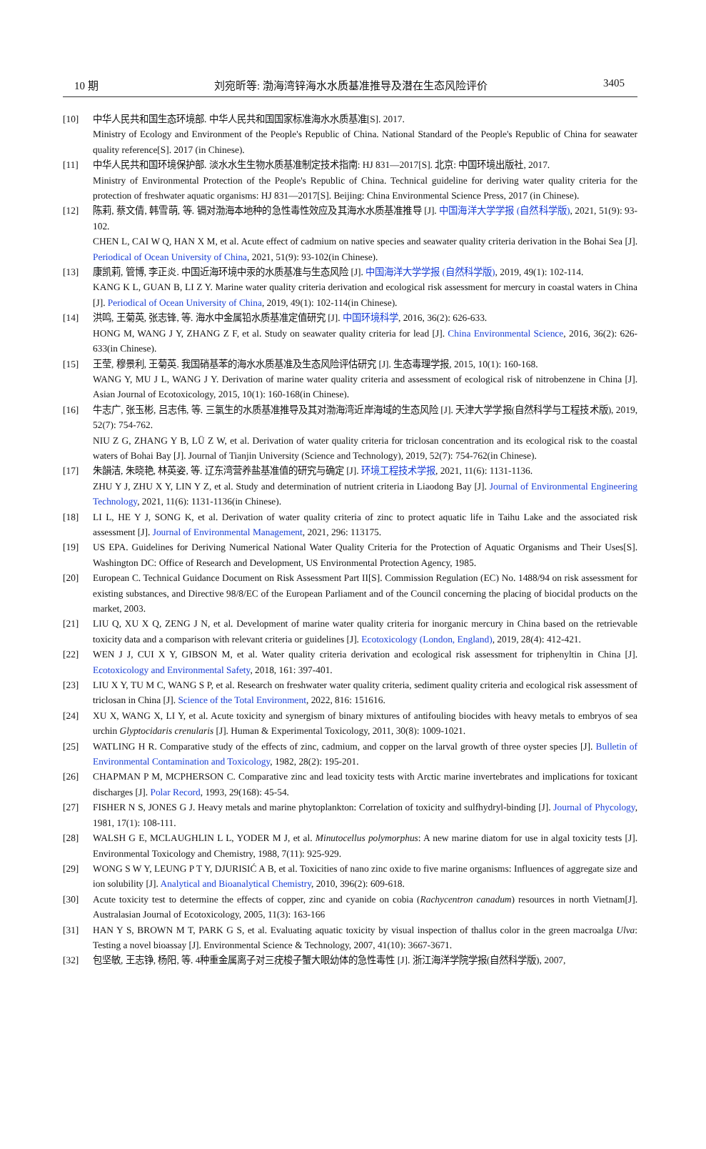10 期 刘宛昕等: 渤海湾锌海水水质基准推导及潜在生态风险评价 3405
[10] 中华人民共和国生态环境部. 中华人民共和国国家标准海水水质基准[S]. 2017.
Ministry of Ecology and Environment of the People's Republic of China. National Standard of the People's Republic of China for seawater quality reference[S]. 2017 (in Chinese).
[11] 中华人民共和国环境保护部. 淡水水生生物水质基准制定技术指南: HJ 831—2017[S]. 北京: 中国环境出版社, 2017.
Ministry of Environmental Protection of the People's Republic of China. Technical guideline for deriving water quality criteria for the protection of freshwater aquatic organisms: HJ 831—2017[S]. Beijing: China Environmental Science Press, 2017 (in Chinese).
[12] 陈莉, 蔡文倩, 韩雪萌, 等. 镉对渤海本地种的急性毒性效应及其海水水质基准推导 [J]. 中国海洋大学学报 (自然科学版), 2021, 51(9): 93-102.
CHEN L, CAI W Q, HAN X M, et al. Acute effect of cadmium on native species and seawater quality criteria derivation in the Bohai Sea [J]. Periodical of Ocean University of China, 2021, 51(9): 93-102(in Chinese).
[13] 康凯莉, 管博, 李正炎. 中国近海环境中汞的水质基准与生态风险 [J]. 中国海洋大学学报 (自然科学版), 2019, 49(1): 102-114.
KANG K L, GUAN B, LI Z Y. Marine water quality criteria derivation and ecological risk assessment for mercury in coastal waters in China [J]. Periodical of Ocean University of China, 2019, 49(1): 102-114(in Chinese).
[14] 洪鸣, 王菊英, 张志锋, 等. 海水中金属铅水质基准定值研究 [J]. 中国环境科学, 2016, 36(2): 626-633.
HONG M, WANG J Y, ZHANG Z F, et al. Study on seawater quality criteria for lead [J]. China Environmental Science, 2016, 36(2): 626-633(in Chinese).
[15] 王莹, 穆景利, 王菊英. 我国硝基苯的海水水质基准及生态风险评估研究 [J]. 生态毒理学报, 2015, 10(1): 160-168.
WANG Y, MU J L, WANG J Y. Derivation of marine water quality criteria and assessment of ecological risk of nitrobenzene in China [J]. Asian Journal of Ecotoxicology, 2015, 10(1): 160-168(in Chinese).
[16] 牛志广, 张玉彬, 吕志伟, 等. 三氯生的水质基准推导及其对渤海湾近岸海域的生态风险 [J]. 天津大学学报(自然科学与工程技术版), 2019, 52(7): 754-762.
NIU Z G, ZHANG Y B, LÜ Z W, et al. Derivation of water quality criteria for triclosan concentration and its ecological risk to the coastal waters of Bohai Bay [J]. Journal of Tianjin University (Science and Technology), 2019, 52(7): 754-762(in Chinese).
[17] 朱韻洁, 朱晓艳, 林英姿, 等. 辽东湾营养盐基准值的研究与确定 [J]. 环境工程技术学报, 2021, 11(6): 1131-1136.
ZHU Y J, ZHU X Y, LIN Y Z, et al. Study and determination of nutrient criteria in Liaodong Bay [J]. Journal of Environmental Engineering Technology, 2021, 11(6): 1131-1136(in Chinese).
[18] LI L, HE Y J, SONG K, et al. Derivation of water quality criteria of zinc to protect aquatic life in Taihu Lake and the associated risk assessment [J]. Journal of Environmental Management, 2021, 296: 113175.
[19] US EPA. Guidelines for Deriving Numerical National Water Quality Criteria for the Protection of Aquatic Organisms and Their Uses[S]. Washington DC: Office of Research and Development, US Environmental Protection Agency, 1985.
[20] European C. Technical Guidance Document on Risk Assessment Part II[S]. Commission Regulation (EC) No. 1488/94 on risk assessment for existing substances, and Directive 98/8/EC of the European Parliament and of the Council concerning the placing of biocidal products on the market, 2003.
[21] LIU Q, XU X Q, ZENG J N, et al. Development of marine water quality criteria for inorganic mercury in China based on the retrievable toxicity data and a comparison with relevant criteria or guidelines [J]. Ecotoxicology (London, England), 2019, 28(4): 412-421.
[22] WEN J J, CUI X Y, GIBSON M, et al. Water quality criteria derivation and ecological risk assessment for triphenyltin in China [J]. Ecotoxicology and Environmental Safety, 2018, 161: 397-401.
[23] LIU X Y, TU M C, WANG S P, et al. Research on freshwater water quality criteria, sediment quality criteria and ecological risk assessment of triclosan in China [J]. Science of the Total Environment, 2022, 816: 151616.
[24] XU X, WANG X, LI Y, et al. Acute toxicity and synergism of binary mixtures of antifouling biocides with heavy metals to embryos of sea urchin Glyptocidaris crenularis [J]. Human & Experimental Toxicology, 2011, 30(8): 1009-1021.
[25] WATLING H R. Comparative study of the effects of zinc, cadmium, and copper on the larval growth of three oyster species [J]. Bulletin of Environmental Contamination and Toxicology, 1982, 28(2): 195-201.
[26] CHAPMAN P M, MCPHERSON C. Comparative zinc and lead toxicity tests with Arctic marine invertebrates and implications for toxicant discharges [J]. Polar Record, 1993, 29(168): 45-54.
[27] FISHER N S, JONES G J. Heavy metals and marine phytoplankton: Correlation of toxicity and sulfhydryl-binding [J]. Journal of Phycology, 1981, 17(1): 108-111.
[28] WALSH G E, MCLAUGHLIN L L, YODER M J, et al. Minutocellus polymorphus: A new marine diatom for use in algal toxicity tests [J]. Environmental Toxicology and Chemistry, 1988, 7(11): 925-929.
[29] WONG S W Y, LEUNG P T Y, DJURISIĆ A B, et al. Toxicities of nano zinc oxide to five marine organisms: Influences of aggregate size and ion solubility [J]. Analytical and Bioanalytical Chemistry, 2010, 396(2): 609-618.
[30] Acute toxicity test to determine the effects of copper, zinc and cyanide on cobia (Rachycentron canadum) resources in north Vietnam[J]. Australasian Journal of Ecotoxicology, 2005, 11(3): 163-166
[31] HAN Y S, BROWN M T, PARK G S, et al. Evaluating aquatic toxicity by visual inspection of thallus color in the green macroalga Ulva: Testing a novel bioassay [J]. Environmental Science & Technology, 2007, 41(10): 3667-3671.
[32] 包坚敏, 王志铮, 杨阳, 等. 4种重金属离子对三疣梭子蟹大眼幼体的急性毒性 [J]. 浙江海洋学院学报(自然科学版), 2007,